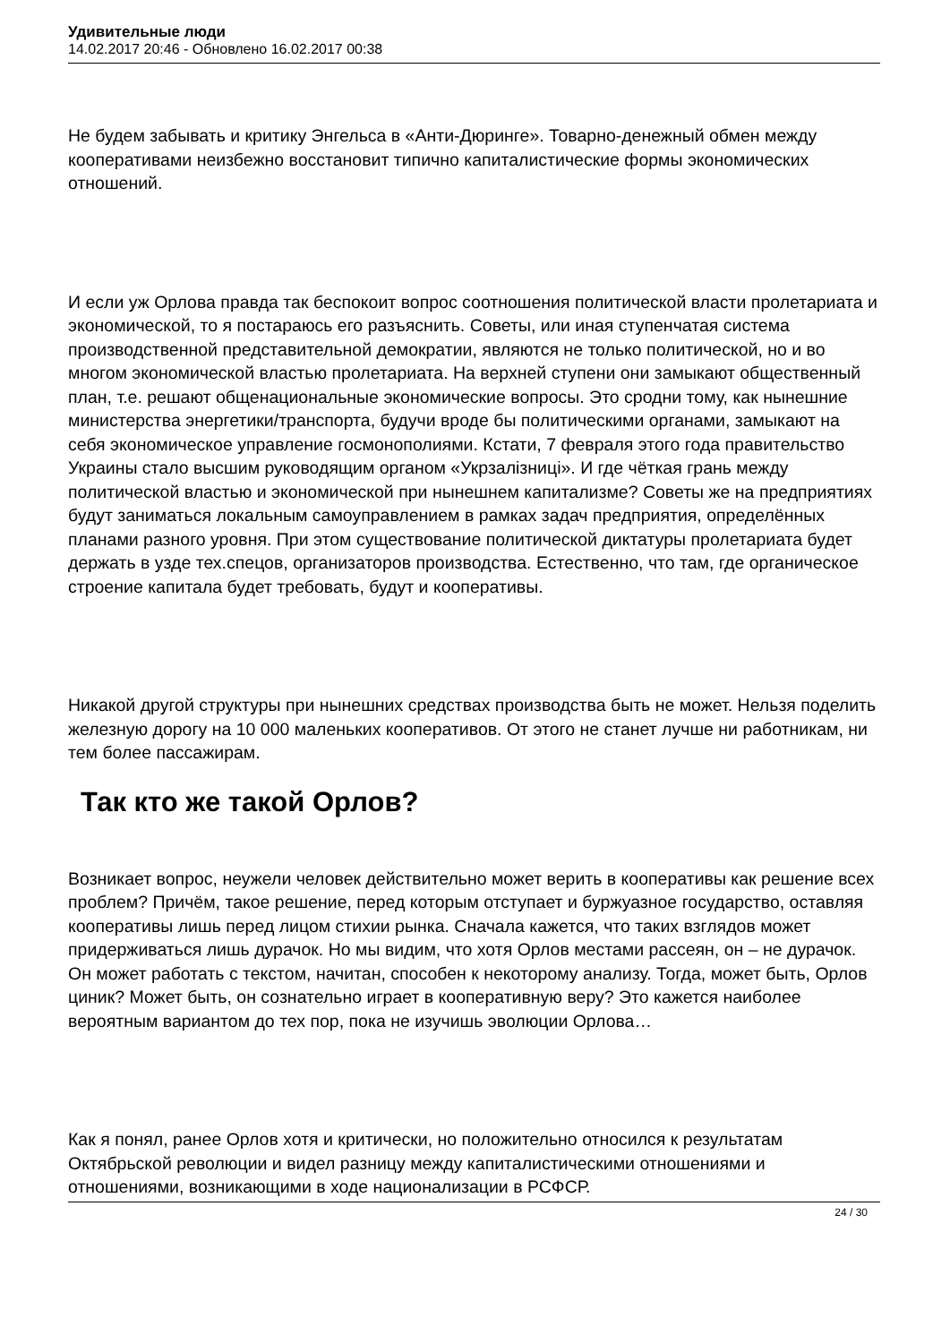Удивительные люди
14.02.2017 20:46 - Обновлено 16.02.2017 00:38
Не будем забывать и критику Энгельса в «Анти-Дюринге». Товарно-денежный обмен между кооперативами неизбежно восстановит типично капиталистические формы экономических отношений.
И если уж Орлова правда так беспокоит вопрос соотношения политической власти пролетариата и экономической, то я постараюсь его разъяснить. Советы, или иная ступенчатая система производственной представительной демократии, являются не только политической, но и во многом экономической властью пролетариата. На верхней ступени они замыкают общественный план, т.е. решают общенациональные экономические вопросы. Это сродни тому, как нынешние министерства энергетики/транспорта, будучи вроде бы политическими органами, замыкают на себя экономическое управление госмонополиями. Кстати, 7 февраля этого года правительство Украины стало высшим руководящим органом «Укрзалізниці». И где чёткая грань между политической властью и экономической при нынешнем капитализме? Советы же на предприятиях будут заниматься локальным самоуправлением в рамках задач предприятия, определённых планами разного уровня. При этом существование политической диктатуры пролетариата будет держать в узде тех.спецов, организаторов производства. Естественно, что там, где органическое строение капитала будет требовать, будут и кооперативы.
Никакой другой структуры при нынешних средствах производства быть не может. Нельзя поделить железную дорогу на 10 000 маленьких кооперативов. От этого не станет лучше ни работникам, ни тем более пассажирам.
Так кто же такой Орлов?
Возникает вопрос, неужели человек действительно может верить в кооперативы как решение всех проблем? Причём, такое решение, перед которым отступает и буржуазное государство, оставляя кооперативы лишь перед лицом стихии рынка. Сначала кажется, что таких взглядов может придерживаться лишь дурачок. Но мы видим, что хотя Орлов местами рассеян, он – не дурачок. Он может работать с текстом, начитан, способен к некоторому анализу. Тогда, может быть, Орлов циник? Может быть, он сознательно играет в кооперативную веру? Это кажется наиболее вероятным вариантом до тех пор, пока не изучишь эволюции Орлова…
Как я понял, ранее Орлов хотя и критически, но положительно относился к результатам Октябрьской революции и видел разницу между капиталистическими отношениями и отношениями, возникающими в ходе национализации в РСФСР.
24 / 30